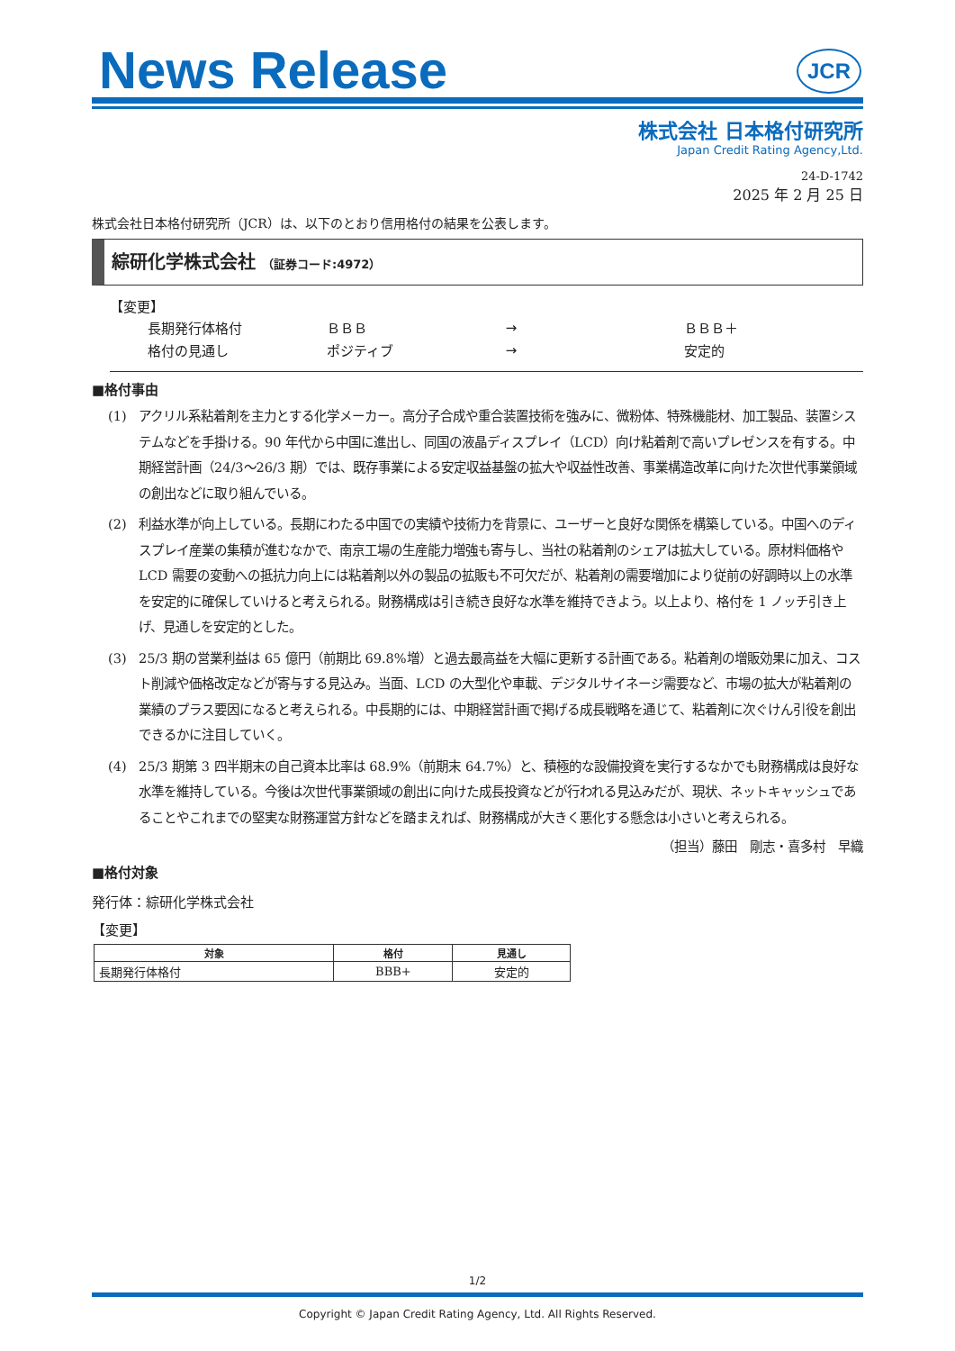News Release
JCR
株式会社 日本格付研究所
Japan Credit Rating Agency,Ltd.
24-D-1742
2025 年 2 月 25 日
株式会社日本格付研究所（JCR）は、以下のとおり信用格付の結果を公表します。
綜研化学株式会社 （証券コード:4972）
【変更】
| 長期発行体格付 | ＢＢＢ | → | ＢＢＢ＋ |
| 格付の見通し | ポジティブ | → | 安定的 |
■格付事由
(1) アクリル系粘着剤を主力とする化学メーカー。高分子合成や重合装置技術を強みに、微粉体、特殊機能材、加工製品、装置システムなどを手掛ける。90 年代から中国に進出し、同国の液晶ディスプレイ（LCD）向け粘着剤で高いプレゼンスを有する。中期経営計画（24/3～26/3 期）では、既存事業による安定収益基盤の拡大や収益性改善、事業構造改革に向けた次世代事業領域の創出などに取り組んでいる。
(2) 利益水準が向上している。長期にわたる中国での実績や技術力を背景に、ユーザーと良好な関係を構築している。中国へのディスプレイ産業の集積が進むなかで、南京工場の生産能力増強も寄与し、当社の粘着剤のシェアは拡大している。原材料価格や LCD 需要の変動への抵抗力向上には粘着剤以外の製品の拡販も不可欠だが、粘着剤の需要増加により従前の好調時以上の水準を安定的に確保していけると考えられる。財務構成は引き続き良好な水準を維持できよう。以上より、格付を 1 ノッチ引き上げ、見通しを安定的とした。
(3) 25/3 期の営業利益は 65 億円（前期比 69.8%増）と過去最高益を大幅に更新する計画である。粘着剤の増販効果に加え、コスト削減や価格改定などが寄与する見込み。当面、LCD の大型化や車載、デジタルサイネージ需要など、市場の拡大が粘着剤の業績のプラス要因になると考えられる。中長期的には、中期経営計画で掲げる成長戦略を通じて、粘着剤に次ぐけん引役を創出できるかに注目していく。
(4) 25/3 期第 3 四半期末の自己資本比率は 68.9%（前期末 64.7%）と、積極的な設備投資を実行するなかでも財務構成は良好な水準を維持している。今後は次世代事業領域の創出に向けた成長投資などが行われる見込みだが、現状、ネットキャッシュであることやこれまでの堅実な財務運営方針などを踏まえれば、財務構成が大きく悪化する懸念は小さいと考えられる。
（担当）藤田　剛志・喜多村　早織
■格付対象
発行体：綜研化学株式会社
【変更】
| 対象 | 格付 | 見通し |
| --- | --- | --- |
| 長期発行体格付 | BBB+ | 安定的 |
1/2
Copyright © Japan Credit Rating Agency, Ltd. All Rights Reserved.